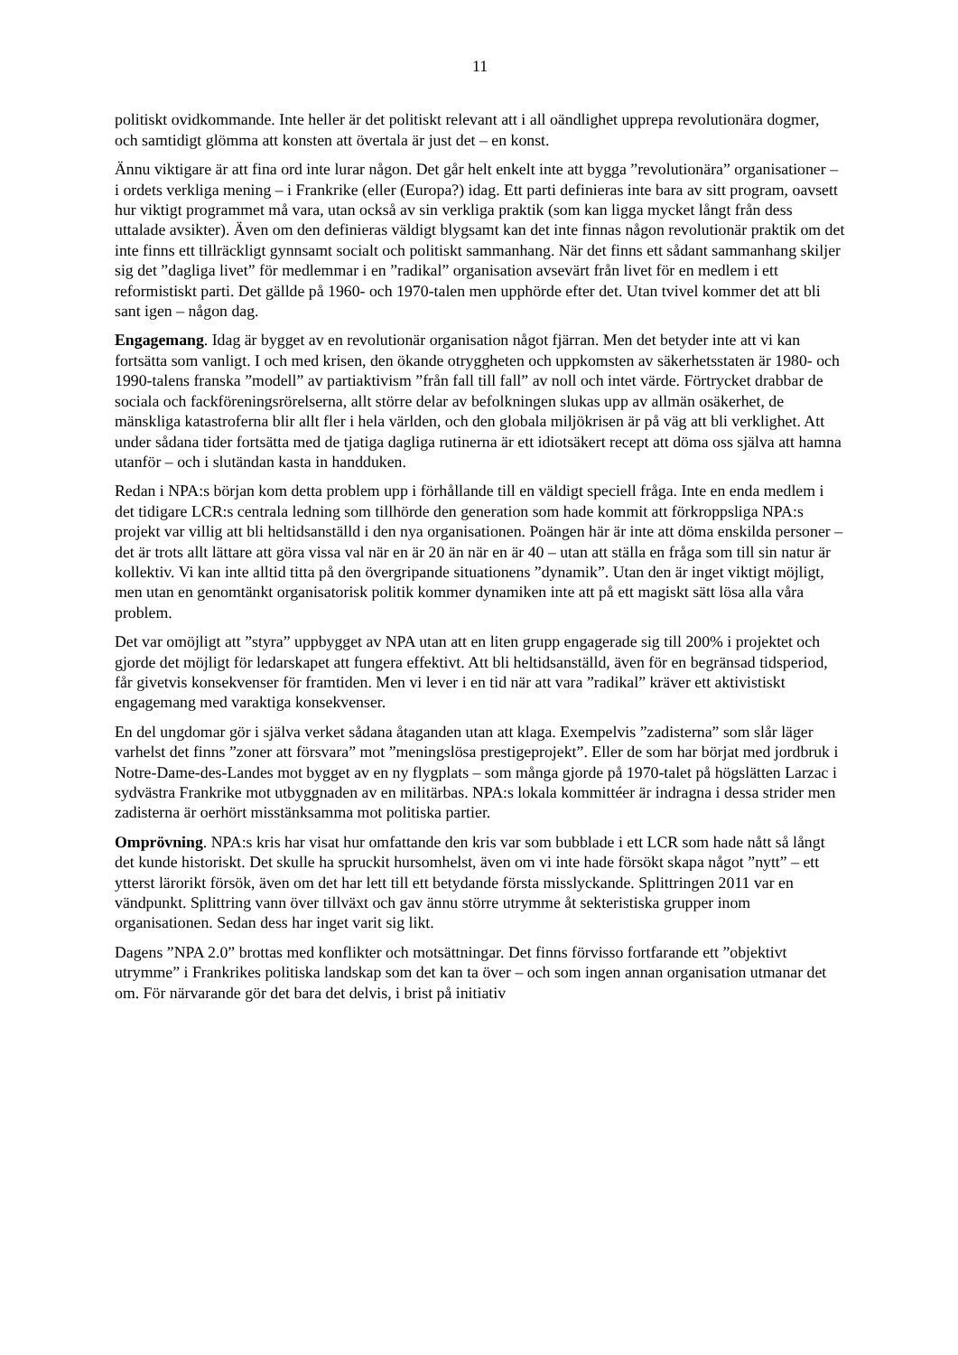11
politiskt ovidkommande. Inte heller är det politiskt relevant att i all oändlighet upprepa revolutionära dogmer, och samtidigt glömma att konsten att övertala är just det – en konst.
Ännu viktigare är att fina ord inte lurar någon. Det går helt enkelt inte att bygga ”revolutio­nära” organisationer – i ordets verkliga mening – i Frankrike (eller (Europa?) idag. Ett parti definieras inte bara av sitt program, oavsett hur viktigt programmet må vara, utan också av sin verkliga praktik (som kan ligga mycket långt från dess uttalade avsikter). Även om den definieras väldigt blygsamt kan det inte finnas någon revolutionär praktik om det inte finns ett tillräckligt gynnsamt socialt och politiskt sammanhang. När det finns ett sådant sammanhang skiljer sig det ”dagliga livet” för medlemmar i en ”radikal” organisation avsevärt från livet för en medlem i ett reformistiskt parti. Det gällde på 1960- och 1970-talen men upphörde efter det. Utan tvivel kommer det att bli sant igen – någon dag.
Engagemang. Idag är bygget av en revolutionär organisation något fjärran. Men det betyder inte att vi kan fortsätta som vanligt. I och med krisen, den ökande otryggheten och upp­komsten av säkerhetsstaten är 1980- och 1990-talens franska ”modell” av partiaktivism ”från fall till fall” av noll och intet värde. Förtrycket drabbar de sociala och fackföreningsrörelserna, allt större delar av befolkningen slukas upp av allmän osäkerhet, de mänskliga katastroferna blir allt fler i hela världen, och den globala miljökrisen är på väg att bli verklighet. Att under sådana tider fortsätta med de tjatiga dagliga rutinerna är ett idiotsäkert recept att döma oss själva att hamna utanför – och i slutändan kasta in handduken.
Redan i NPA:s början kom detta problem upp i förhållande till en väldigt speciell fråga. Inte en enda medlem i det tidigare LCR:s centrala ledning som tillhörde den generation som hade kommit att förkroppsliga NPA:s projekt var villig att bli heltidsanställd i den nya organisa­tionen. Poängen här är inte att döma enskilda personer – det är trots allt lättare att göra vissa val när en är 20 än när en är 40 – utan att ställa en fråga som till sin natur är kollektiv. Vi kan inte alltid titta på den övergripande situationens ”dynamik”. Utan den är inget viktigt möjligt, men utan en genomtänkt organisatorisk politik kommer dynamiken inte att på ett magiskt sätt lösa alla våra problem.
Det var omöjligt att ”styra” uppbygget av NPA utan att en liten grupp engagerade sig till 200% i projektet och gjorde det möjligt för ledarskapet att fungera effektivt. Att bli heltids­anställd, även för en begränsad tidsperiod, får givetvis konsekvenser för framtiden. Men vi lever i en tid när att vara ”radikal” kräver ett aktivistiskt engagemang med varaktiga konsekvenser.
En del ungdomar gör i själva verket sådana åtaganden utan att klaga. Exempelvis ”zadisterna” som slår läger varhelst det finns ”zoner att försvara” mot ”meningslösa prestigeprojekt”. Eller de som har börjat med jordbruk i Notre-Dame-des-Landes mot bygget av en ny flygplats – som många gjorde på 1970-talet på högslätten Larzac i sydvästra Frankrike mot utbyggnaden av en militärbas. NPA:s lokala kommittéer är indragna i dessa strider men zadisterna är oerhört misstänksamma mot politiska partier.
Omprövning. NPA:s kris har visat hur omfattande den kris var som bubblade i ett LCR som hade nått så långt det kunde historiskt. Det skulle ha spruckit hursomhelst, även om vi inte hade försökt skapa något ”nytt” – ett ytterst lärorikt försök, även om det har lett till ett betydande första misslyckande. Splittringen 2011 var en vändpunkt. Splittring vann över tillväxt och gav ännu större utrymme åt sekteristiska grupper inom organisationen. Sedan dess har inget varit sig likt.
Dagens ”NPA 2.0” brottas med konflikter och motsättningar. Det finns förvisso fortfarande ett ”objektivt utrymme” i Frankrikes politiska landskap som det kan ta över – och som ingen annan organisation utmanar det om. För närvarande gör det bara det delvis, i brist på initiativ